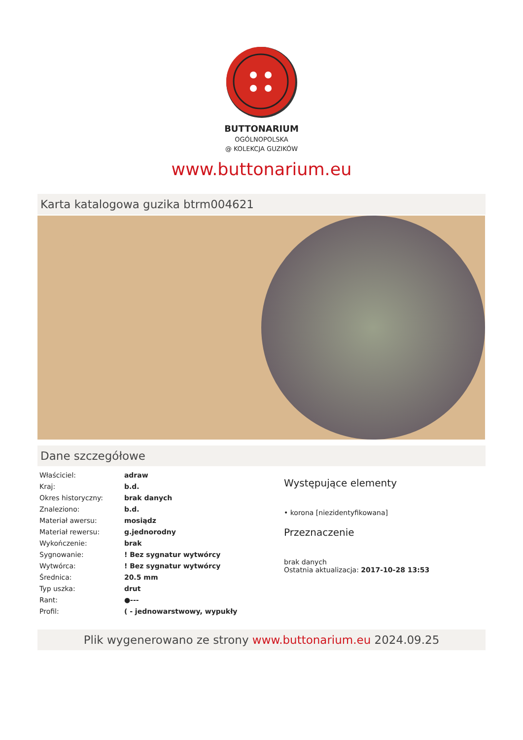BUTTONARIUM
OGÓLNOPOLSKA
@ KOLEKCJA GUZIKÓW
www.buttonarium.eu
Karta katalogowa guzika btrm004621
Dane szczegółowe
| Właściciel: | adraw |
| Kraj: | b.d. |
| Okres historyczny: | brak danych |
| Znaleziono: | b.d. |
| Materiał awersu: | mosiądz |
| Materiał rewersu: | g.jednorodny |
| Wykończenie: | brak |
| Sygnowanie: | ! Bez sygnatur wytwórcy |
| Wytwórca: | ! Bez sygnatur wytwórcy |
| Średnica: | 20.5 mm |
| Typ uszka: | drut |
| Rant: | ●--- |
| Profil: | ( - jednowarstwowy, wypukły |
Występujące elementy
• korona [niezidentyfikowana]
Przeznaczenie
brak danych
Ostatnia aktualizacja: 2017-10-28 13:53
Plik wygenerowano ze strony www.buttonarium.eu 2024.09.25